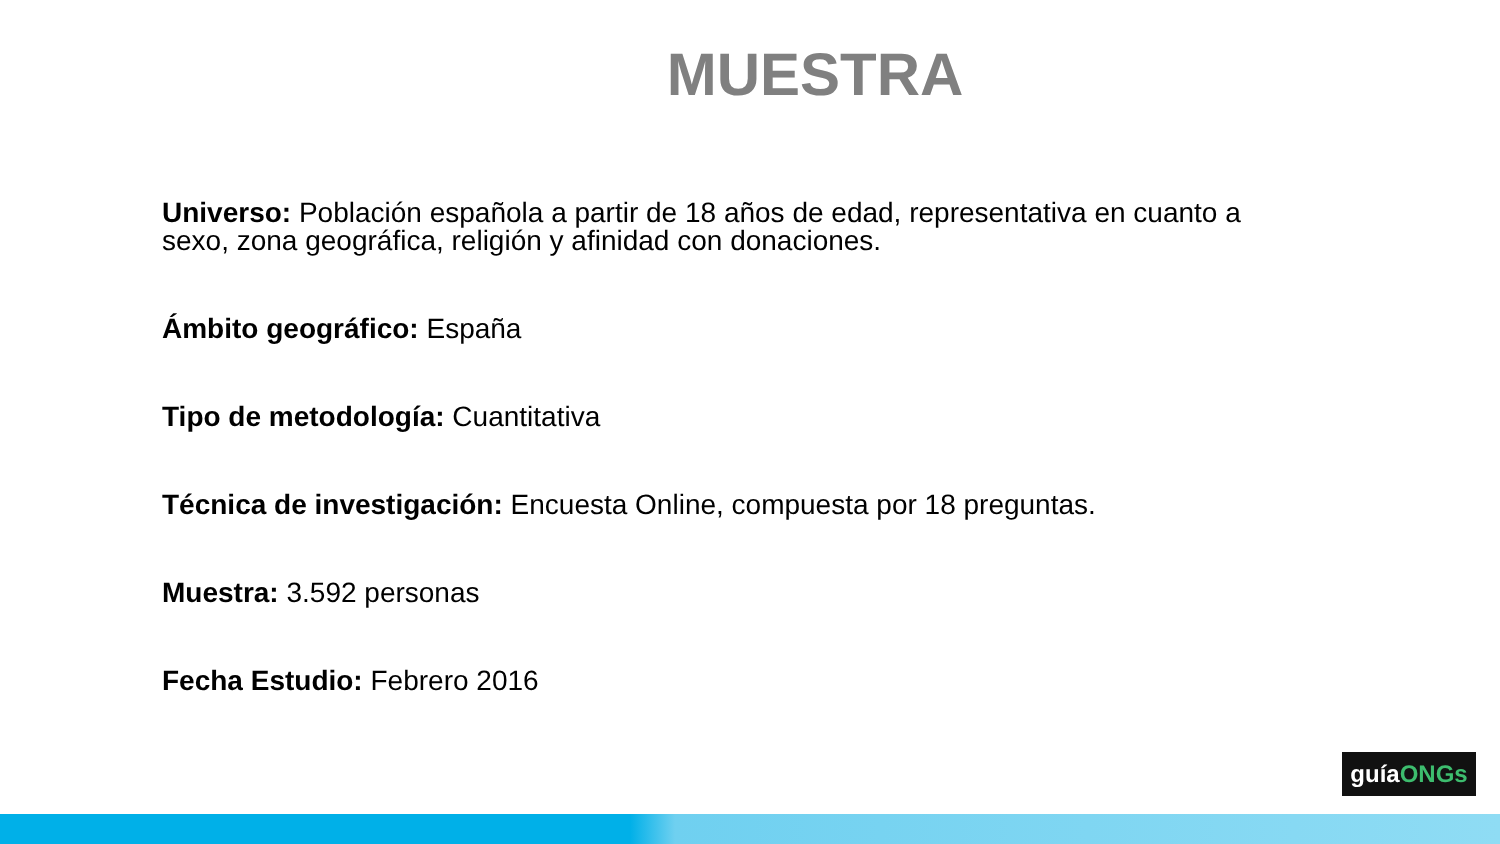MUESTRA
Universo: Población española a partir de 18 años de edad, representativa en cuanto a sexo, zona geográfica, religión y afinidad con donaciones.
Ámbito geográfico: España
Tipo de metodología: Cuantitativa
Técnica de investigación: Encuesta Online, compuesta por 18 preguntas.
Muestra: 3.592 personas
Fecha Estudio: Febrero 2016
guíaONGs